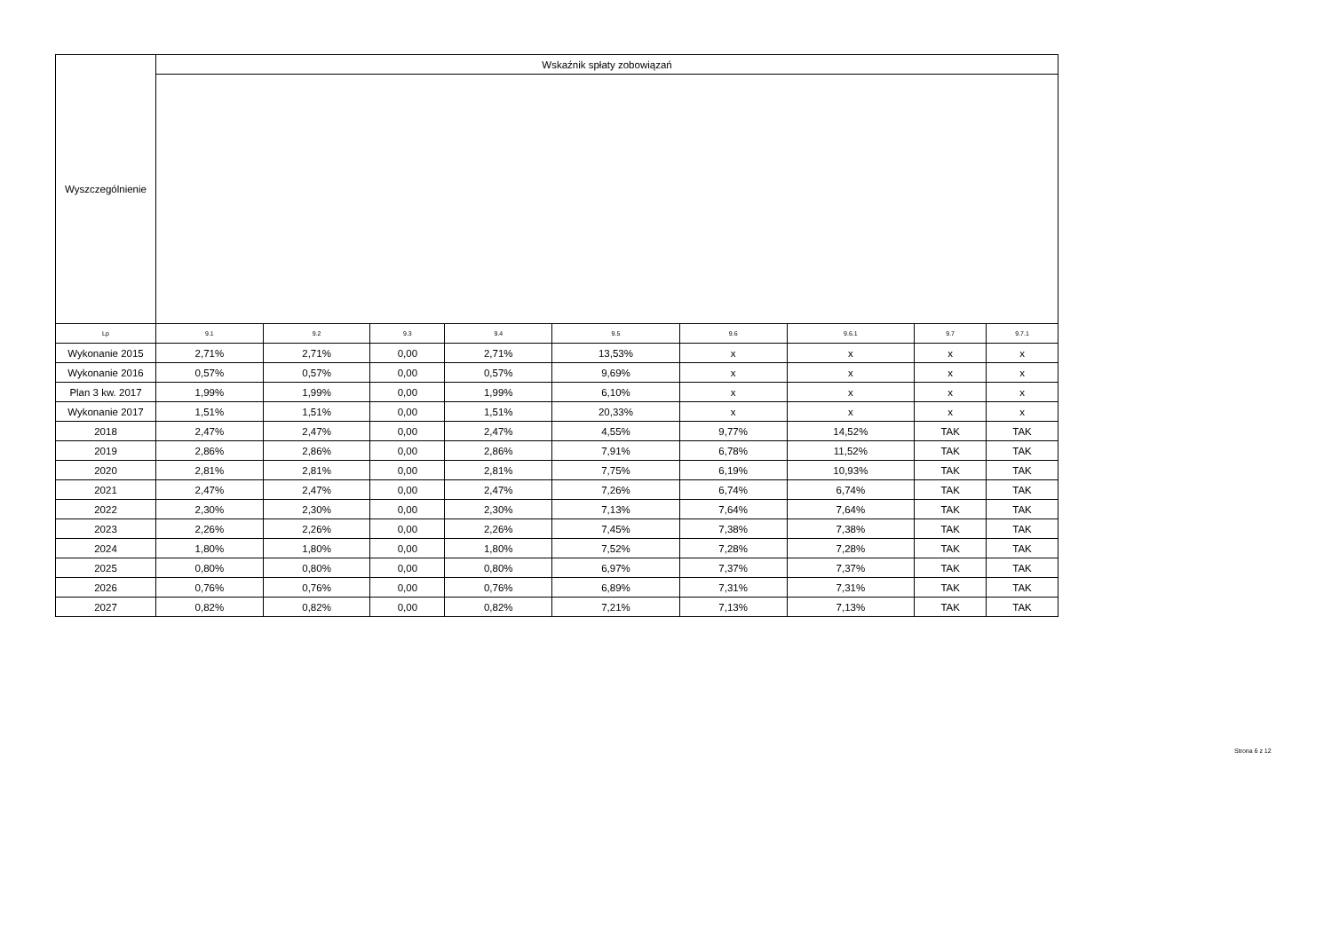| Wyszczególnienie | Wskaźnik spłaty zobowiązań | | | | | | | | |
| --- | --- | --- | --- | --- | --- | --- | --- | --- | --- |
| Lp | 9.1 | 9.2 | 9.3 | 9.4 | 9.5 | 9.6 | 9.6.1 | 9.7 | 9.7.1 |
| Wykonanie 2015 | 2,71% | 2,71% | 0,00 | 2,71% | 13,53% | x | x | x | x |
| Wykonanie 2016 | 0,57% | 0,57% | 0,00 | 0,57% | 9,69% | x | x | x | x |
| Plan 3 kw. 2017 | 1,99% | 1,99% | 0,00 | 1,99% | 6,10% | x | x | x | x |
| Wykonanie 2017 | 1,51% | 1,51% | 0,00 | 1,51% | 20,33% | x | x | x | x |
| 2018 | 2,47% | 2,47% | 0,00 | 2,47% | 4,55% | 9,77% | 14,52% | TAK | TAK |
| 2019 | 2,86% | 2,86% | 0,00 | 2,86% | 7,91% | 6,78% | 11,52% | TAK | TAK |
| 2020 | 2,81% | 2,81% | 0,00 | 2,81% | 7,75% | 6,19% | 10,93% | TAK | TAK |
| 2021 | 2,47% | 2,47% | 0,00 | 2,47% | 7,26% | 6,74% | 6,74% | TAK | TAK |
| 2022 | 2,30% | 2,30% | 0,00 | 2,30% | 7,13% | 7,64% | 7,64% | TAK | TAK |
| 2023 | 2,26% | 2,26% | 0,00 | 2,26% | 7,45% | 7,38% | 7,38% | TAK | TAK |
| 2024 | 1,80% | 1,80% | 0,00 | 1,80% | 7,52% | 7,28% | 7,28% | TAK | TAK |
| 2025 | 0,80% | 0,80% | 0,00 | 0,80% | 6,97% | 7,37% | 7,37% | TAK | TAK |
| 2026 | 0,76% | 0,76% | 0,00 | 0,76% | 6,89% | 7,31% | 7,31% | TAK | TAK |
| 2027 | 0,82% | 0,82% | 0,00 | 0,82% | 7,21% | 7,13% | 7,13% | TAK | TAK |
Strona 6 z 12